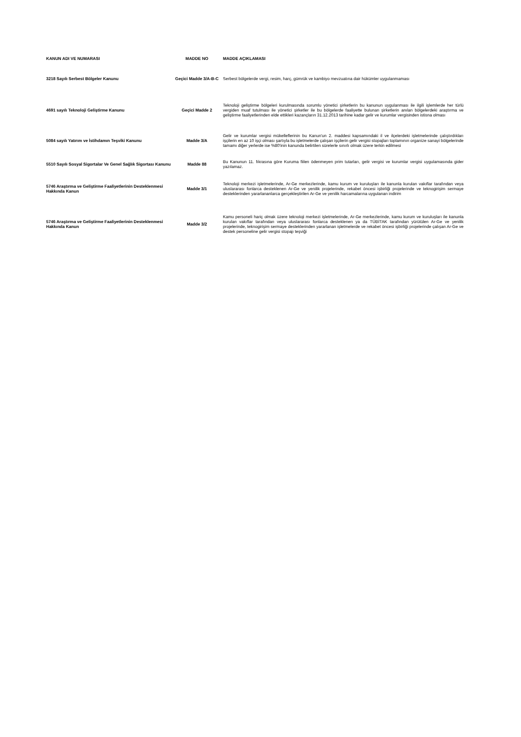| KANUN ADI VE NUMARASI | MADDE NO | MADDE AÇIKLAMASI |
| --- | --- | --- |
| 3218 Sayılı Serbest Bölgeler Kanunu | Geçici Madde 3/A-B-C | Serbest bölgelerde vergi, resim, harç, gümrük ve kambiyo mevzuatına dair hükümler uygulanmaması |
| 4691 sayılı Teknoloji Geliştirme Kanunu | Geçici Madde 2 | Teknoloji geliştirme bölgeleri kurulmasında sorumlu yönetici şirketlerin bu kanunun uygulanması ile ilgili işlemlerde her türlü vergiden muaf tutulması ile yönetici şirketler ile bu bölgelerde faaliyette bulunan şirketlerin anılan bölgelerdeki araştırma ve geliştirme faaliyetlerinden elde ettikleri kazançların 31.12.2013 tarihine kadar gelir ve kurumlar vergisinden istisna olması |
| 5084 sayılı Yatırım ve İstihdamın Teşviki Kanunu | Madde 3/A | Gelir ve kurumlar vergisi mükelleflerinin bu Kanun'un 2. maddesi kapsamındaki il ve ilçelerdeki işletmelerinde çalıştırdıkları işçilerin en az 10 işçi olması şartıyla bu işletmelerde çalışan işçilerin gelir vergisi stopajları toplamının organize sanayi bölgelerinde tamamı diğer yerlerde ise %80'inin kanunda belirtilen sürelerle sınırlı olmak üzere terkin edilmesi |
| 5510 Sayılı Sosyal Sigortalar Ve Genel Sağlık Sigortası Kanunu | Madde 88 | Bu Kanunun 11. fıkrasına göre Kuruma fiilen ödenmeyen prim tutarları, gelir vergisi ve kurumlar vergisi uygulamasında gider yazılamaz. |
| 5746 Araştırma ve Geliştirme Faaliyetlerinin Desteklenmesi Hakkında Kanun | Madde 3/1 | Teknoloji merkezi işletmelerinde, Ar-Ge merkezlerinde, kamu kurum ve kuruluşları ile kanunla kurulan vakıflar tarafından veya uluslararası fonlarca desteklenen Ar-Ge ve yenilik projelerinde, rekabet öncesi işbirliği projelerinde ve teknogirişim sermaye desteklerinden yararlananlarca gerçekleştirilen Ar-Ge ve yenilik harcamalarına uygulanan indirim |
| 5746 Araştırma ve Geliştirme Faaliyetlerinin Desteklenmesi Hakkında Kanun | Madde 3/2 | Kamu personeli hariç olmak üzere teknoloji merkezi işletmelerinde, Ar-Ge merkezlerinde, kamu kurum ve kuruluşları ile kanunla kurulan vakıflar tarafından veya uluslararası fonlarca desteklenen ya da TÜBİTAK tarafından yürütülen Ar-Ge ve yenilik projelerinde, teknogirişim sermaye desteklerinden yararlanan işletmelerde ve rekabet öncesi işbirliği projelerinde çalışan Ar-Ge ve destek personeline gelir vergisi stopajı teşviği |